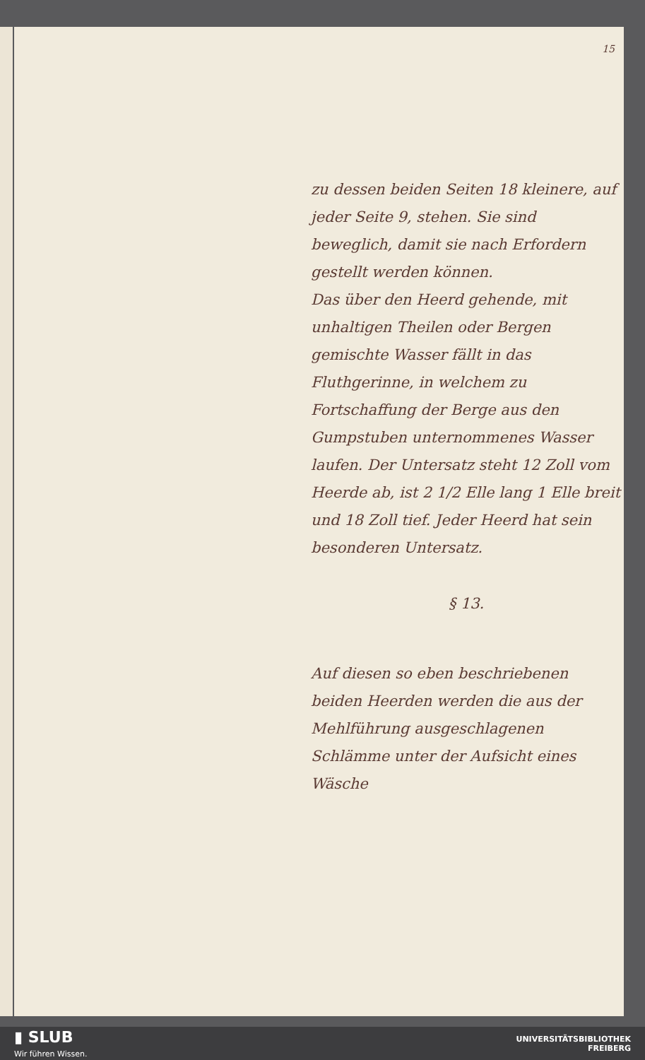15
zu dessen beiden Seiten 18 kleinere, auf jeder Seite 9, stehen. Sie sind beweglich, damit sie nach Erfordern gestellt werden können.
Das über den Heerd gehende, mit unhaltigen Theilen oder Bergen gemischte Wasser fällt in das Fluthgerinne, in welchem zu Fortschaffung der Berge aus den Gumpstuben unternommenes Wasser laufen. Der Untersatz steht 12 Zoll vom Heerde ab, ist 2 1/2 Elle lang 1 Elle breit und 18 Zoll tief. Jeder Heerd hat sein besonderen Untersatz.
§ 13.
Auf diesen so eben beschriebenen beiden Heerden werden die aus der Mehlführung ausgeschlagenen Schlämme unter der Aufsicht eines Wäsche
▮ SLUB
Wir führen Wissen.
UNIVERSITÄTSBIBLIOTHEK
FREIBERG